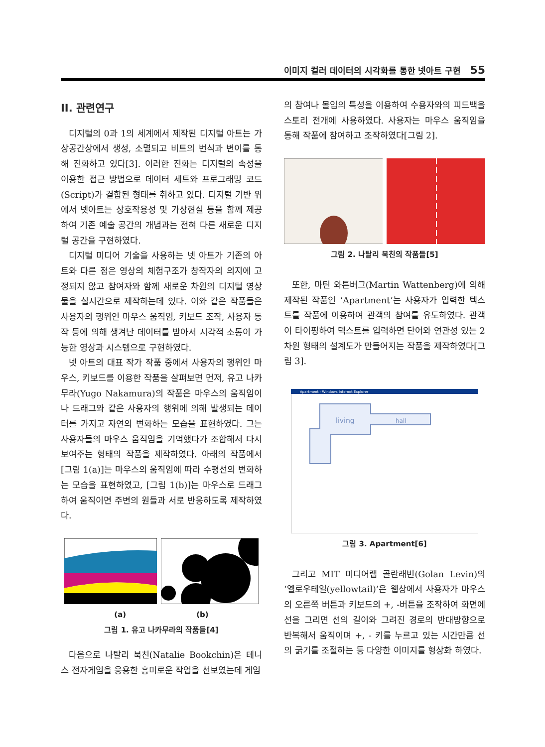이미지 컬러 데이터의 시각화를 통한 넷아트 구현 55
II. 관련연구
디지털의 0과 1의 세계에서 제작된 디지털 아트는 가상공간상에서 생성, 소멸되고 비트의 번식과 변이를 통해 진화하고 있다[3]. 이러한 진화는 디지털의 속성을 이용한 접근 방법으로 데이터 세트와 프로그래밍 코드(Script)가 결합된 형태를 취하고 있다. 디지털 기반 위에서 넷아트는 상호작용성 및 가상현실 등을 함께 제공하여 기존 예술 공간의 개념과는 전혀 다른 새로운 디지털 공간을 구현하였다.
디지털 미디어 기술을 사용하는 넷 아트가 기존의 아트와 다른 점은 영상의 체험구조가 창작자의 의지에 고정되지 않고 참여자와 함께 새로운 차원의 디지털 영상물을 실시간으로 제작하는데 있다. 이와 같은 작품들은 사용자의 행위인 마우스 움직임, 키보드 조작, 사용자 동작 등에 의해 생겨난 데이터를 받아서 시각적 소통이 가능한 영상과 시스템으로 구현하였다.
넷 아트의 대표 작가 작품 중에서 사용자의 행위인 마우스, 키보드를 이용한 작품을 살펴보면 먼저, 유고 나카무라(Yugo Nakamura)의 작품은 마우스의 움직임이나 드래그와 같은 사용자의 행위에 의해 발생되는 데이터를 가지고 자연의 변화하는 모습을 표현하였다. 그는 사용자들의 마우스 움직임을 기억했다가 조합해서 다시 보여주는 형태의 작품을 제작하였다. 아래의 작품에서 [그림 1(a)]는 마우스의 움직임에 따라 수평선의 변화하는 모습을 표현하였고, [그림 1(b)]는 마우스로 드래그 하여 움직이면 주변의 원들과 서로 반응하도록 제작하였다.
(a) (b)
그림 1. 유고 나카무라의 작품들[4]
다음으로 나탈리 북친(Natalie Bookchin)은 테니스 전자게임을 응용한 흥미로운 작업을 선보였는데 게임
의 참여나 몰입의 특성을 이용하여 수용자와의 피드백을 스토리 전개에 사용하였다. 사용자는 마우스 움직임을 통해 작품에 참여하고 조작하였다[그림 2].
그림 2. 나탈리 북친의 작품들[5]
또한, 마틴 와튼버그(Martin Wattenberg)에 의해 제작된 작품인 ‘Apartment’는 사용자가 입력한 텍스트를 작품에 이용하여 관객의 참여를 유도하였다. 관객이 타이핑하여 텍스트를 입력하면 단어와 연관성 있는 2차원 형태의 설계도가 만들어지는 작품을 제작하였다[그림 3].
Apartment - Windows Internet Explorer
living
hall
그림 3. Apartment[6]
그리고 MIT 미디어랩 골란래빈(Golan Levin)의 ‘옐로우테일(yellowtail)’은 웹상에서 사용자가 마우스의 오른쪽 버튼과 키보드의 +, -버튼을 조작하여 화면에 선을 그리면 선의 길이와 그려진 경로의 반대방향으로 반복해서 움직이며 +, - 키를 누르고 있는 시간만큼 선의 굵기를 조절하는 등 다양한 이미지를 형상화 하였다.